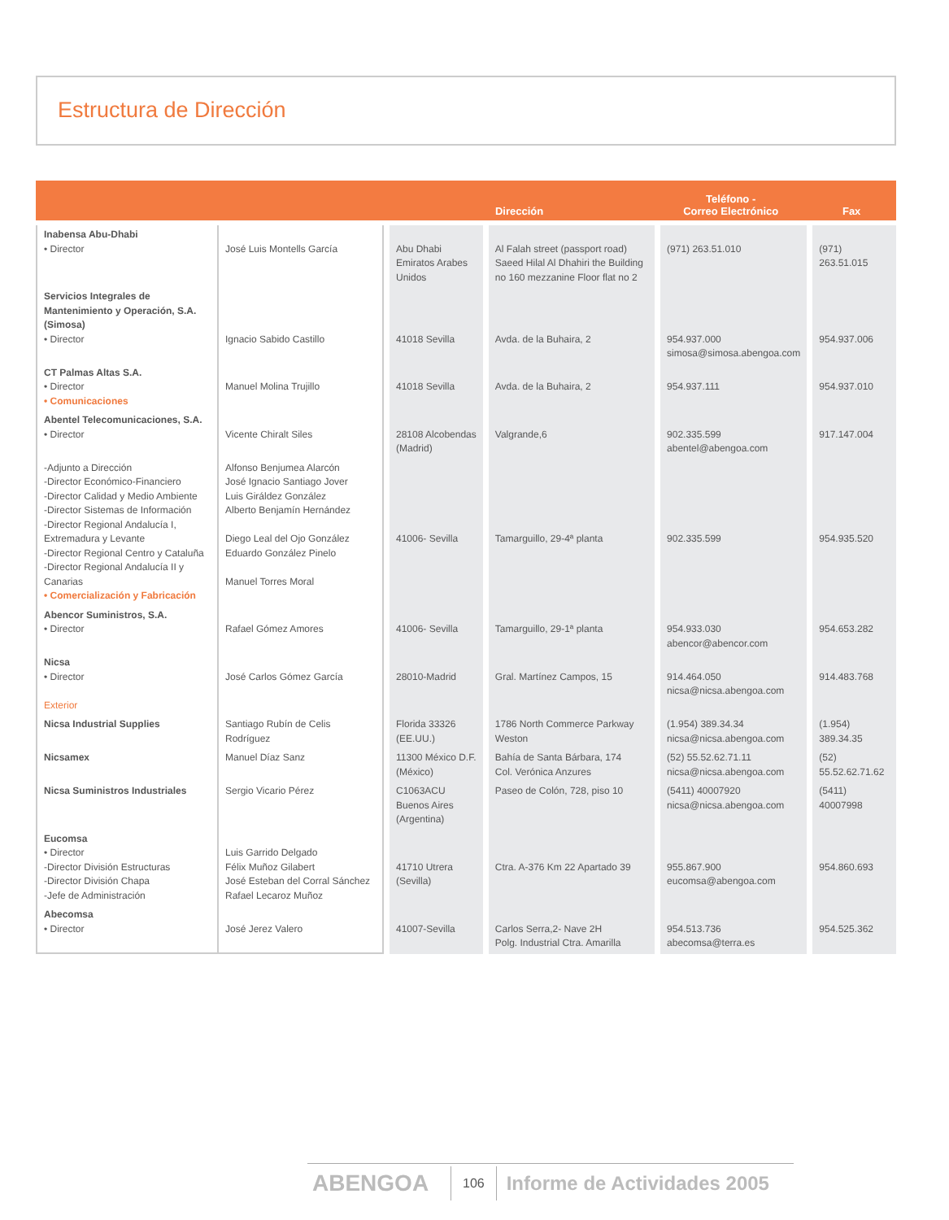Estructura de Dirección
| | | Dirección | | Teléfono - Correo Electrónico | Fax |
| --- | --- | --- | --- | --- | --- |
| Inabensa Abu-Dhabi • Director | José Luis Montells García | Abu Dhabi Emiratos Arabes Unidos | Al Falah street (passport road) Saeed Hilal Al Dhahiri the Building no 160 mezzanine Floor flat no 2 | (971) 263.51.010 | (971) 263.51.015 |
| Servicios Integrales de Mantenimiento y Operación, S.A. (Simosa) • Director | Ignacio Sabido Castillo | 41018 Sevilla | Avda. de la Buhaira, 2 | 954.937.000 simosa@simosa.abengoa.com | 954.937.006 |
| CT Palmas Altas S.A. • Director • Comunicaciones | Manuel Molina Trujillo | 41018 Sevilla | Avda. de la Buhaira, 2 | 954.937.111 | 954.937.010 |
| Abentel Telecomunicaciones, S.A. • Director | Vicente Chiralt Siles | 28108 Alcobendas (Madrid) | Valgrande,6 | 902.335.599 abentel@abengoa.com | 917.147.004 |
| -Adjunto a Dirección -Director Económico-Financiero -Director Calidad y Medio Ambiente -Director Sistemas de Información -Director Regional Andalucía I, Extremadura y Levante -Director Regional Centro y Cataluña -Director Regional Andalucía II y Canarias • Comercialización y Fabricación | Alfonso Benjumea Alarcón José Ignacio Santiago Jover Luis Giráldez González Alberto Benjamín Hernández Diego Leal del Ojo González Eduardo González Pinelo Manuel Torres Moral | 41006- Sevilla | Tamarguillo, 29-4ª planta | 902.335.599 | 954.935.520 |
| Abencor Suministros, S.A. • Director | Rafael Gómez Amores | 41006- Sevilla | Tamarguillo, 29-1ª planta | 954.933.030 abencor@abencor.com | 954.653.282 |
| Nicsa • Director Exterior | José Carlos Gómez García | 28010-Madrid | Gral. Martínez Campos, 15 | 914.464.050 nicsa@nicsa.abengoa.com | 914.483.768 |
| Nicsa Industrial Supplies | Santiago Rubín de Celis Rodríguez | Florida 33326 (EE.UU.) | 1786 North Commerce Parkway Weston | (1.954) 389.34.34 nicsa@nicsa.abengoa.com | (1.954) 389.34.35 |
| Nicsamex | Manuel Díaz Sanz | 11300 México D.F. (México) | Bahía de Santa Bárbara, 174 Col. Verónica Anzures | (52) 55.52.62.71.11 nicsa@nicsa.abengoa.com | (52) 55.52.62.71.62 |
| Nicsa Suministros Industriales | Sergio Vicario Pérez | C1063ACU Buenos Aires (Argentina) | Paseo de Colón, 728, piso 10 | (5411) 40007920 nicsa@nicsa.abengoa.com | (5411) 40007998 |
| Eucomsa • Director -Director División Estructuras -Director División Chapa -Jefe de Administración | Luis Garrido Delgado Félix Muñoz Gilabert José Esteban del Corral Sánchez Rafael Lecaroz Muñoz | 41710 Utrera (Sevilla) | Ctra. A-376 Km 22 Apartado 39 | 955.867.900 eucomsa@abengoa.com | 954.860.693 |
| Abecomsa • Director | José Jerez Valero | 41007-Sevilla | Carlos Serra,2- Nave 2H Polg. Industrial Ctra. Amarilla | 954.513.736 abecomsa@terra.es | 954.525.362 |
ABENGOA 106 Informe de Actividades 2005